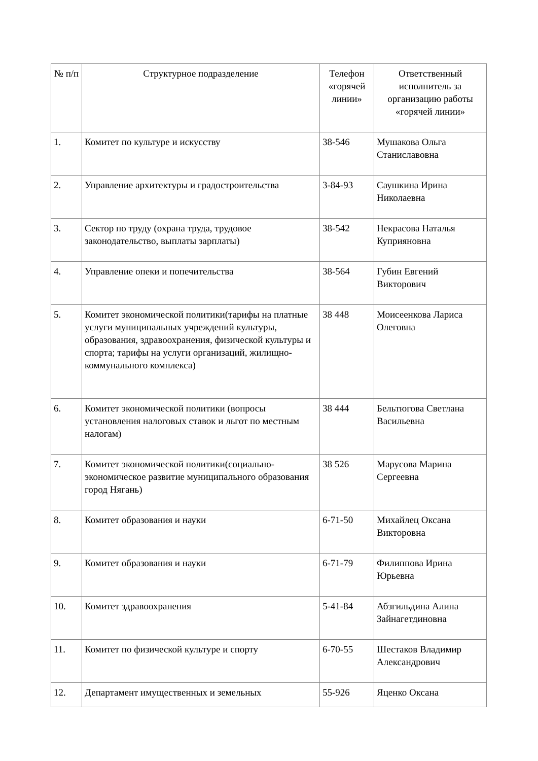| № п/п | Структурное подразделение | Телефон «горячей линии» | Ответственный исполнитель за организацию работы «горячей линии» |
| --- | --- | --- | --- |
| 1. | Комитет по культуре и искусству | 38-546 | Мушакова Ольга Станиславовна |
| 2. | Управление архитектуры и градостроительства | 3-84-93 | Саушкина Ирина Николаевна |
| 3. | Сектор по труду (охрана труда, трудовое законодательство, выплаты зарплаты) | 38-542 | Некрасова Наталья Куприяновна |
| 4. | Управление опеки и попечительства | 38-564 | Губин Евгений Викторович |
| 5. | Комитет экономической политики(тарифы на платные услуги муниципальных учреждений культуры, образования, здравоохранения, физической культуры и спорта; тарифы на услуги организаций, жилищно-коммунального комплекса) | 38 448 | Моисеенкова Лариса Олеговна |
| 6. | Комитет экономической политики (вопросы установления налоговых ставок и льгот по местным налогам) | 38 444 | Бельтюгова Светлана Васильевна |
| 7. | Комитет экономической политики(социально-экономическое развитие муниципального образования город Нягань) | 38 526 | Марусова Марина Сергеевна |
| 8. | Комитет образования и науки | 6-71-50 | Михайлец Оксана Викторовна |
| 9. | Комитет образования и науки | 6-71-79 | Филиппова Ирина Юрьевна |
| 10. | Комитет здравоохранения | 5-41-84 | Абзгильдина Алина Зайнагетдиновна |
| 11. | Комитет по физической культуре и спорту | 6-70-55 | Шестаков Владимир Александрович |
| 12. | Департамент имущественных и земельных | 55-926 | Яценко Оксана |